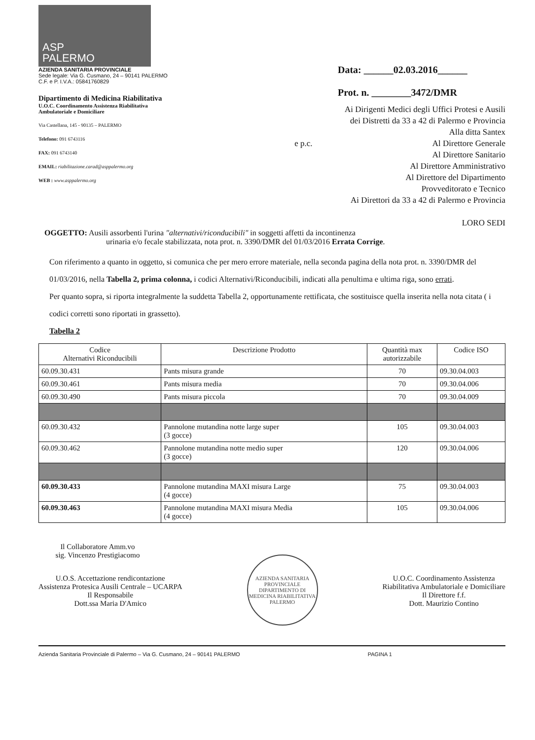ASP
PALERMO
AZIENDA SANITARIA PROVINCIALE
Sede legale: Via G. Cusmano, 24 – 90141 PALERMO
C.F. e P. I.V.A.: 05841760829
Dipartimento di Medicina Riabilitativa
U.O.C. Coordinamento Assistenza Riabilitativa
Ambulatoriale e Domiciliare
Via Castellana, 145 - 90135 – PALERMO
Telefono: 091 6743116
FAX: 091 6743140
EMAIL: riabilitazione.carad@asppalermo.org
WEB : www.asppalermo.org
Data: ______02.03.2016______
Prot. n. ________3472/DMR
Ai Dirigenti Medici degli Uffici Protesi e Ausili
dei Distretti da 33 a 42 di Palermo e Provincia
Alla ditta Santex
e p.c. Al Direttore Generale
Al Direttore Sanitario
Al Direttore Amministrativo
Al Direttore del Dipartimento
Provveditorato e Tecnico
Ai Direttori da 33 a 42 di Palermo e Provincia
LORO SEDI
OGGETTO: Ausili assorbenti l'urina "alternativi/riconducibili" in soggetti affetti da incontinenza
urinaria e/o fecale stabilizzata, nota prot. n. 3390/DMR del 01/03/2016 Errata Corrige.
Con riferimento a quanto in oggetto, si comunica che per mero errore materiale, nella seconda pagina della nota prot. n. 3390/DMR del 01/03/2016, nella Tabella 2, prima colonna, i codici Alternativi/Riconducibili, indicati alla penultima e ultima riga, sono errati.
Per quanto sopra, si riporta integralmente la suddetta Tabella 2, opportunamente rettificata, che sostituisce quella inserita nella nota citata ( i codici corretti sono riportati in grassetto).
Tabella 2
| Codice Alternativi Riconducibili | Descrizione Prodotto | Quantità max autorizzabile | Codice ISO |
| --- | --- | --- | --- |
| 60.09.30.431 | Pants misura grande | 70 | 09.30.04.003 |
| 60.09.30.461 | Pants misura media | 70 | 09.30.04.006 |
| 60.09.30.490 | Pants misura piccola | 70 | 09.30.04.009 |
| 60.09.30.432 | Pannolone mutandina notte large super (3 gocce) | 105 | 09.30.04.003 |
| 60.09.30.462 | Pannolone mutandina notte medio super (3 gocce) | 120 | 09.30.04.006 |
| 60.09.30.433 | Pannolone mutandina MAXI misura Large (4 gocce) | 75 | 09.30.04.003 |
| 60.09.30.463 | Pannolone mutandina MAXI misura Media (4 gocce) | 105 | 09.30.04.006 |
Il Collaboratore Amm.vo
sig. Vincenzo Prestigiacomo
U.O.S. Accettazione rendicontazione
Assistenza Protesica Ausili Centrale – UCARPA
Il Responsabile
Dott.ssa Maria D'Amico
AZIENDA SANITARIA PROVINCIALE
DIPARTIMENTO DI MEDICINA RIABILITATIVA
PALERMO
U.O.C. Coordinamento Assistenza
Riabilitativa Ambulatoriale e Domiciliare
Il Direttore f.f.
Dott. Maurizio Contino
Azienda Sanitaria Provinciale di Palermo – Via G. Cusmano, 24 – 90141 PALERMO PAGINA 1